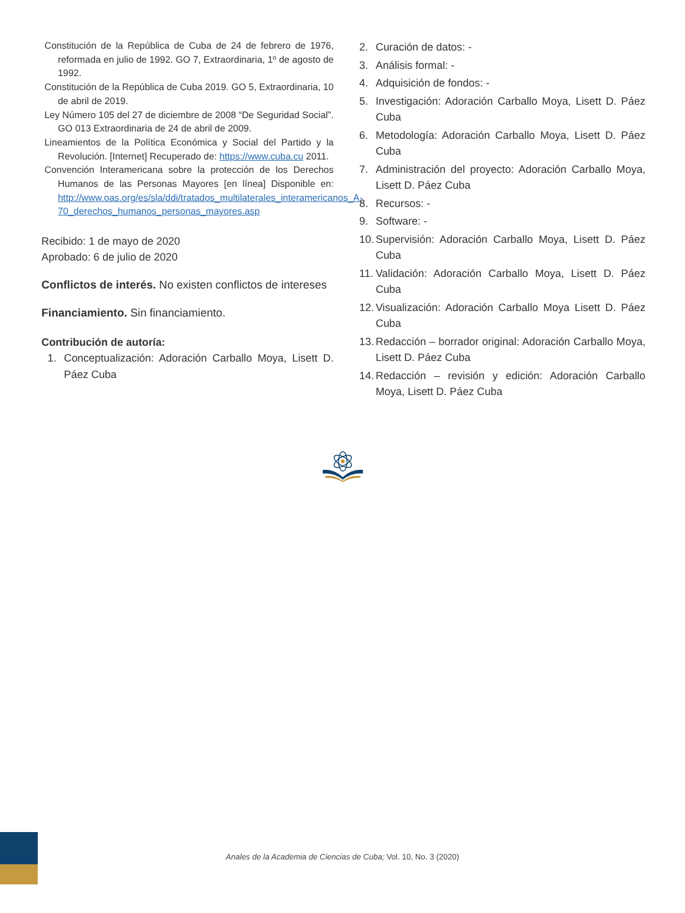Constitución de la República de Cuba de 24 de febrero de 1976, reformada en julio de 1992. GO 7, Extraordinaria, 1º de agosto de 1992.
Constitución de la República de Cuba 2019. GO 5, Extraordinaria, 10 de abril de 2019.
Ley Número 105 del 27 de diciembre de 2008 “De Seguridad Social”. GO 013 Extraordinaria de 24 de abril de 2009.
Lineamientos de la Política Económica y Social del Partido y la Revolución. [Internet] Recuperado de: https://www.cuba.cu 2011.
Convención Interamericana sobre la protección de los Derechos Humanos de las Personas Mayores [en línea] Disponible en: http://www.oas.org/es/sla/ddi/tratados_multilaterales_interamericanos_A-70_derechos_humanos_personas_mayores.asp
Recibido: 1 de mayo de 2020
Aprobado: 6 de julio de 2020
Conflictos de interés. No existen conflictos de intereses
Financiamiento. Sin financiamiento.
Contribución de autoría:
1. Conceptualización: Adoración Carballo Moya, Lisett D. Páez Cuba
2. Curación de datos: -
3. Análisis formal: -
4. Adquisición de fondos: -
5. Investigación: Adoración Carballo Moya, Lisett D. Páez Cuba
6. Metodología: Adoración Carballo Moya, Lisett D. Páez Cuba
7. Administración del proyecto: Adoración Carballo Moya, Lisett D. Páez Cuba
8. Recursos: -
9. Software: -
10. Supervisión: Adoración Carballo Moya, Lisett D. Páez Cuba
11. Validación: Adoración Carballo Moya, Lisett D. Páez Cuba
12. Visualización: Adoración Carballo Moya Lisett D. Páez Cuba
13. Redacción – borrador original: Adoración Carballo Moya, Lisett D. Páez Cuba
14. Redacción – revisión y edición: Adoración Carballo Moya, Lisett D. Páez Cuba
Anales de la Academia de Ciencias de Cuba; Vol. 10, No. 3 (2020)